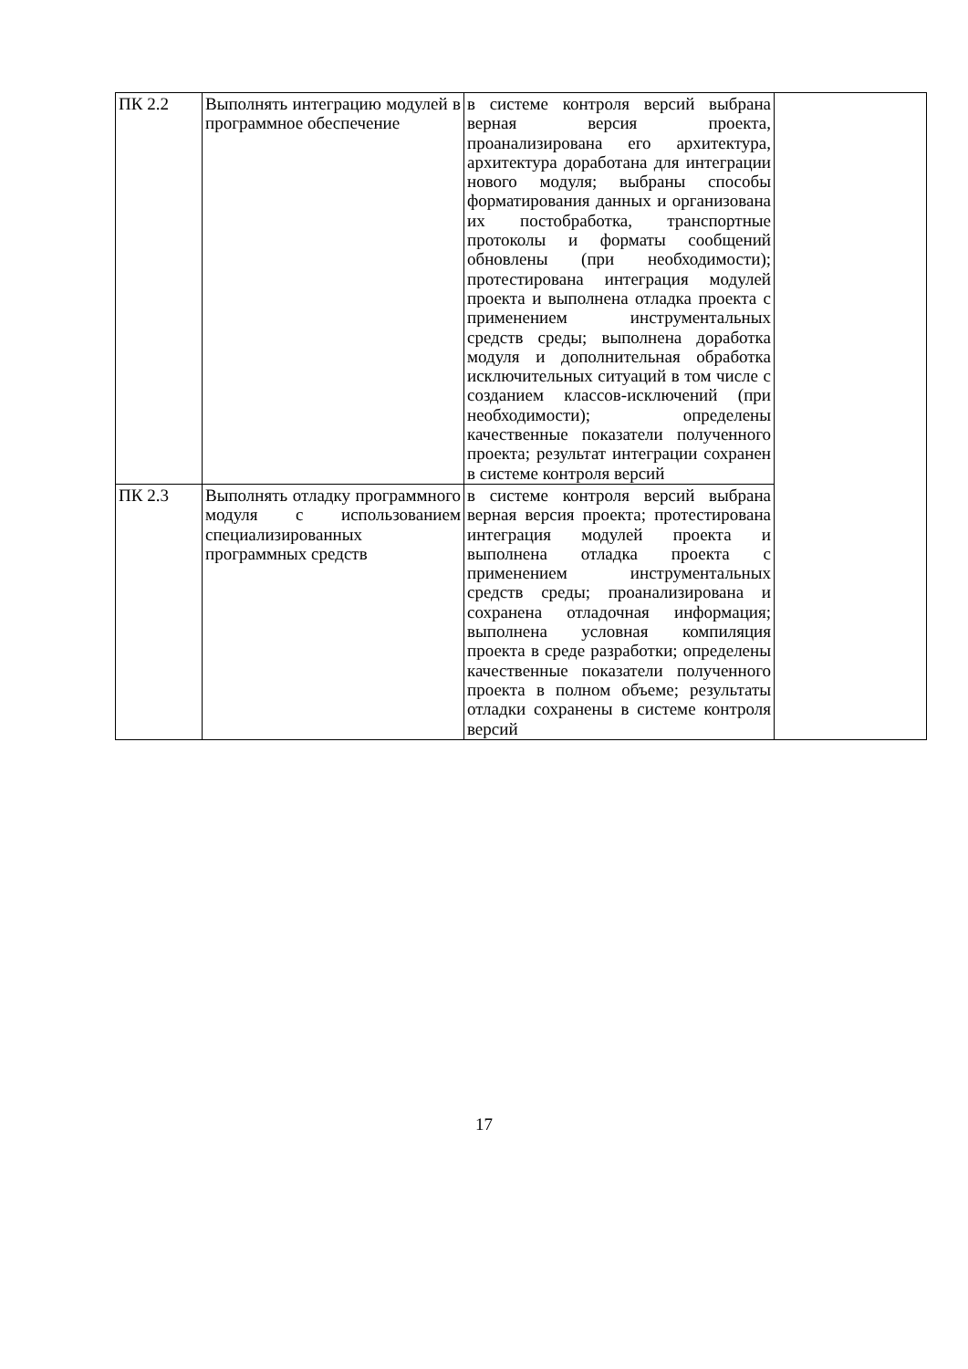| ПК 2.2 | Выполнять интеграцию модулей в программное обеспечение | в системе контроля версий выбрана верная версия проекта, проанализирована его архитектура, архитектура доработана для интеграции нового модуля; выбраны способы форматирования данных и организована их постобработка, транспортные протоколы и форматы сообщений обновлены (при необходимости); протестирована интеграция модулей проекта и выполнена отладка проекта с применением инструментальных средств среды; выполнена доработка модуля и дополнительная обработка исключительных ситуаций в том числе с созданием классов-исключений (при необходимости); определены качественные показатели полученного проекта; результат интеграции сохранен в системе контроля версий | |
| ПК 2.3 | Выполнять отладку программного модуля с использованием специализированных программных средств | в системе контроля версий выбрана верная версия проекта; протестирована интеграция модулей проекта и выполнена отладка проекта с применением инструментальных средств среды; проанализирована и сохранена отладочная информация; выполнена условная компиляция проекта в среде разработки; определены качественные показатели полученного проекта в полном объеме; результаты отладки сохранены в системе контроля версий | |
17